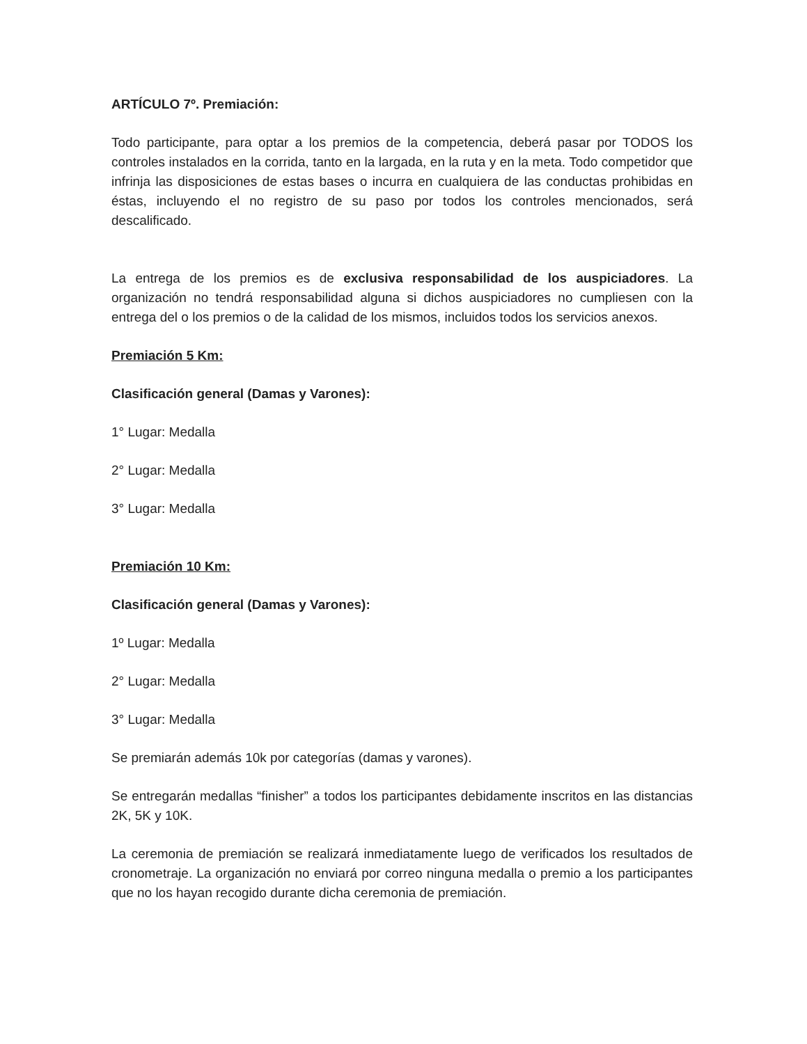ARTÍCULO 7º. Premiación:
Todo participante, para optar a los premios de la competencia, deberá pasar por TODOS los controles instalados en la corrida, tanto en la largada, en la ruta y en la meta. Todo competidor que infrinja las disposiciones de estas bases o incurra en cualquiera de las conductas prohibidas en éstas, incluyendo el no registro de su paso por todos los controles mencionados, será descalificado.
La entrega de los premios es de exclusiva responsabilidad de los auspiciadores. La organización no tendrá responsabilidad alguna si dichos auspiciadores no cumpliesen con la entrega del o los premios o de la calidad de los mismos, incluidos todos los servicios anexos.
Premiación 5 Km:
Clasificación general (Damas y Varones):
1° Lugar: Medalla
2° Lugar: Medalla
3° Lugar: Medalla
Premiación 10 Km:
Clasificación general (Damas y Varones):
1º Lugar: Medalla
2° Lugar: Medalla
3° Lugar: Medalla
Se premiarán además 10k por categorías (damas y varones).
Se entregarán medallas “finisher” a todos los participantes debidamente inscritos en las distancias 2K, 5K y 10K.
La ceremonia de premiación se realizará inmediatamente luego de verificados los resultados de cronometraje. La organización no enviará por correo ninguna medalla o premio a los participantes que no los hayan recogido durante dicha ceremonia de premiación.